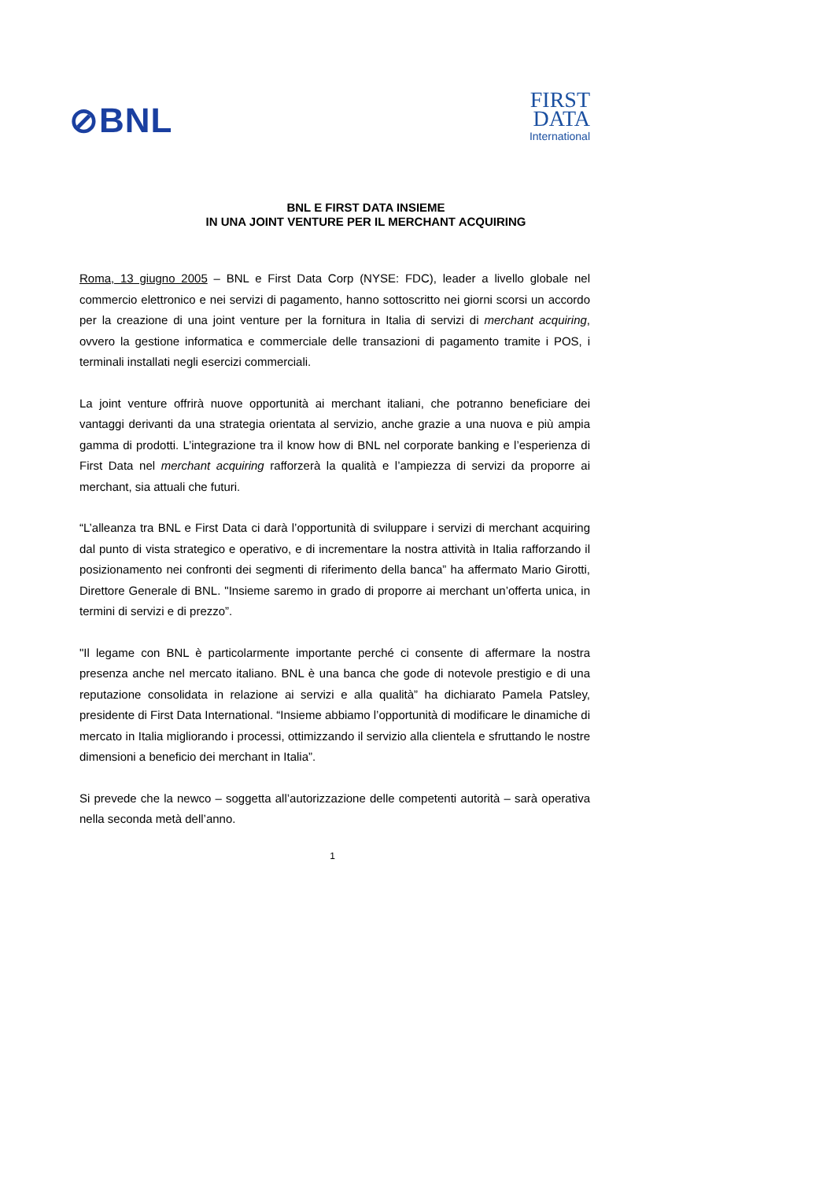⊘BNL
FIRST
DATA
International
BNL E FIRST DATA INSIEME
IN UNA JOINT VENTURE PER IL MERCHANT ACQUIRING
Roma, 13 giugno 2005 – BNL e First Data Corp (NYSE: FDC), leader a livello globale nel commercio elettronico e nei servizi di pagamento, hanno sottoscritto nei giorni scorsi un accordo per la creazione di una joint venture per la fornitura in Italia di servizi di merchant acquiring, ovvero la gestione informatica e commerciale delle transazioni di pagamento tramite i POS, i terminali installati negli esercizi commerciali.
La joint venture offrirà nuove opportunità ai merchant italiani, che potranno beneficiare dei vantaggi derivanti da una strategia orientata al servizio, anche grazie a una nuova e più ampia gamma di prodotti. L’integrazione tra il know how di BNL nel corporate banking e l’esperienza di First Data nel merchant acquiring rafforzerà la qualità e l’ampiezza di servizi da proporre ai merchant, sia attuali che futuri.
“L’alleanza tra BNL e First Data ci darà l’opportunità di sviluppare i servizi di merchant acquiring dal punto di vista strategico e operativo, e di incrementare la nostra attività in Italia rafforzando il posizionamento nei confronti dei segmenti di riferimento della banca” ha affermato Mario Girotti, Direttore Generale di BNL. "Insieme saremo in grado di proporre ai merchant un’offerta unica, in termini di servizi e di prezzo”.
"Il legame con BNL è particolarmente importante perché ci consente di affermare la nostra presenza anche nel mercato italiano. BNL è una banca che gode di notevole prestigio e di una reputazione consolidata in relazione ai servizi e alla qualità” ha dichiarato Pamela Patsley, presidente di First Data International. “Insieme abbiamo l’opportunità di modificare le dinamiche di mercato in Italia migliorando i processi, ottimizzando il servizio alla clientela e sfruttando le nostre dimensioni a beneficio dei merchant in Italia”.
Si prevede che la newco – soggetta all’autorizzazione delle competenti autorità – sarà operativa nella seconda metà dell’anno.
1